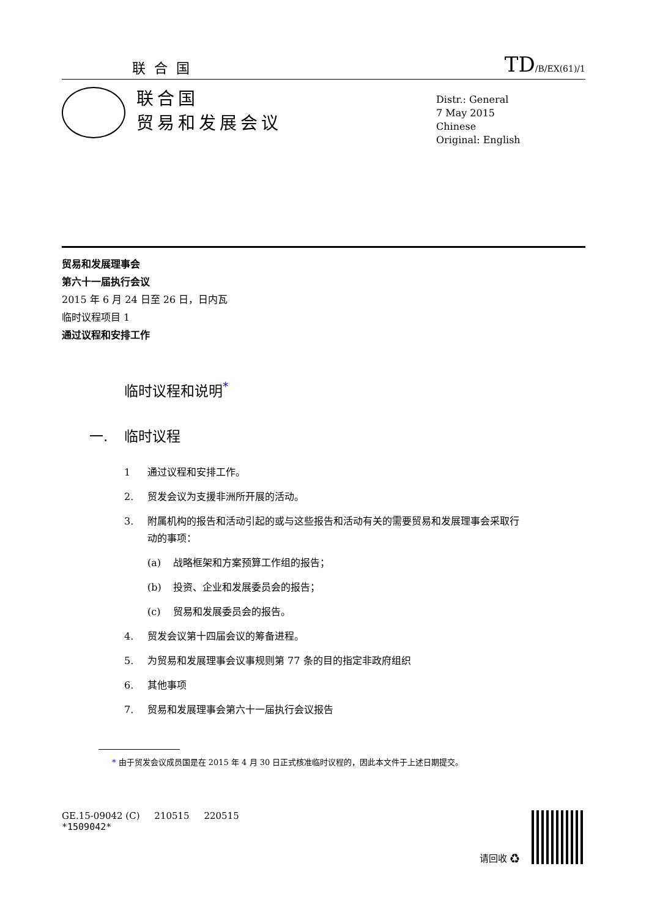联合国
TD/B/EX(61)/1
联合国
贸易和发展会议
Distr.: General
7 May 2015
Chinese
Original: English
贸易和发展理事会
第六十一届执行会议
2015 年 6 月 24 日至 26 日，日内瓦
临时议程项目 1
通过议程和安排工作
临时议程和说明<sup>*</sup>
一. 临时议程
1 通过议程和安排工作。
2. 贸发会议为支援非洲所开展的活动。
3. 附属机构的报告和活动引起的或与这些报告和活动有关的需要贸易和发展理事会采取行动的事项：
(a) 战略框架和方案预算工作组的报告；
(b) 投资、企业和发展委员会的报告；
(c) 贸易和发展委员会的报告。
4. 贸发会议第十四届会议的筹备进程。
5. 为贸易和发展理事会议事规则第 77 条的目的指定非政府组织
6. 其他事项
7. 贸易和发展理事会第六十一届执行会议报告
* 由于贸发会议成员国是在 2015 年 4 月 30 日正式核准临时议程的，因此本文件于上述日期提交。
GE.15-09042 (C) 210515 220515
*1509042*
请回收 ♻